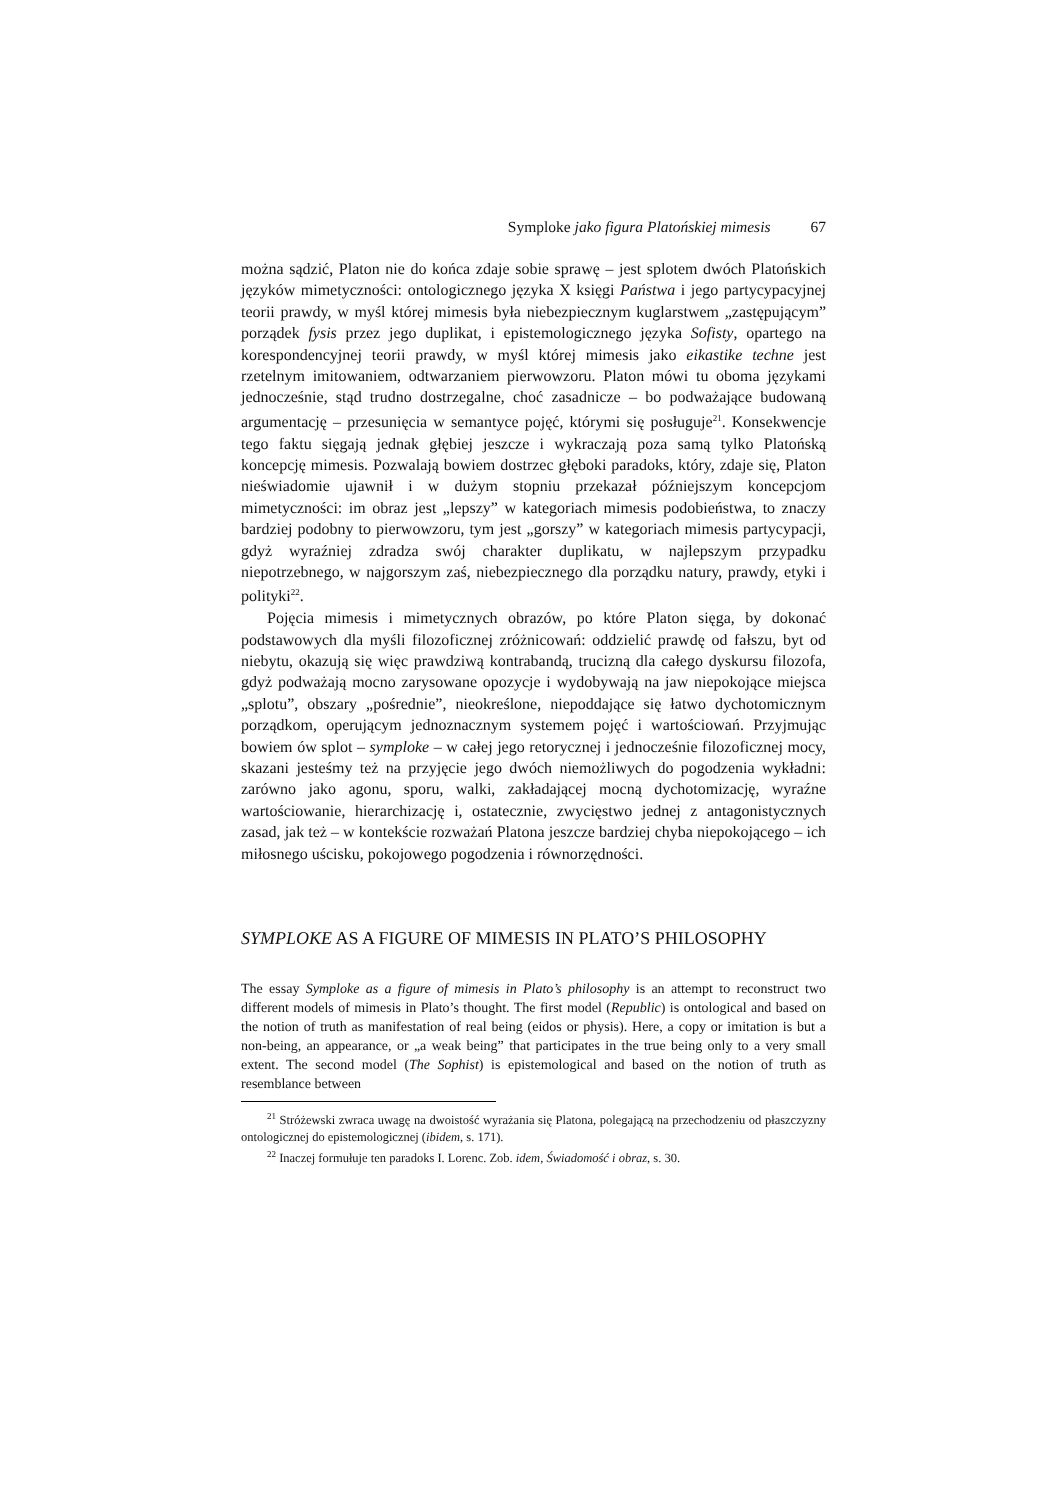Symploke jako figura Platońskiej mimesis 67
można sądzić, Platon nie do końca zdaje sobie sprawę – jest splotem dwóch Platońskich języków mimetyczności: ontologicznego języka X księgi Państwa i jego partycypacyjnej teorii prawdy, w myśl której mimesis była niebezpiecznym kuglarstwem „zastępującym” porządek fysis przez jego duplikat, i epistemologicznego języka Sofisty, opartego na korespondencyjnej teorii prawdy, w myśl której mimesis jako eikastike techne jest rzetelnym imitowaniem, odtwarzaniem pierwowzoru. Platon mówi tu oboma językami jednocześnie, stąd trudno dostrzegalne, choć zasadnicze – bo podważające budowaną argumentację – przesunięcia w semantyce pojęć, którymi się posługuje<sup>21</sup>. Konsekwencje tego faktu sięgają jednak głębiej jeszcze i wykraczają poza samą tylko Platońską koncepcję mimesis. Pozwalają bowiem dostrzec głęboki paradoks, który, zdaje się, Platon nieświadomie ujawnił i w dużym stopniu przekazał późniejszym koncepcjom mimetyczności: im obraz jest „lepszy” w kategoriach mimesis podobieństwa, to znaczy bardziej podobny to pierwowzoru, tym jest „gorszy” w kategoriach mimesis partycypacji, gdyż wyraźniej zdradza swój charakter duplikatu, w najlepszym przypadku niepotrzebnego, w najgorszym zaś, niebezpiecznego dla porządku natury, prawdy, etyki i polityki<sup>22</sup>.
Pojęcia mimesis i mimetycznych obrazów, po które Platon sięga, by dokonać podstawowych dla myśli filozoficznej zróżnicowań: oddzielić prawdę od fałszu, byt od niebytu, okazują się więc prawdziwą kontrabandą, trucizną dla całego dyskursu filozofa, gdyż podważają mocno zarysowane opozycje i wydobywają na jaw niepokojące miejsca „splotu”, obszary „pośrednie”, nieokreślone, niepoddające się łatwo dychotomicznym porządkom, operującym jednoznacznym systemem pojęć i wartościowań. Przyjmując bowiem ów splot – symploke – w całej jego retorycznej i jednocześnie filozoficznej mocy, skazani jesteśmy też na przyjęcie jego dwóch niemożliwych do pogodzenia wykładni: zarówno jako agonu, sporu, walki, zakładającej mocną dychotomizację, wyraźne wartościowanie, hierarchizację i, ostatecznie, zwycięstwo jednej z antagonistycznych zasad, jak też – w kontekście rozważań Platona jeszcze bardziej chyba niepokojącego – ich miłosnego uścisku, pokojowego pogodzenia i równorzędności.
SYMPLOKE AS A FIGURE OF MIMESIS IN PLATO’S PHILOSOPHY
The essay Symploke as a figure of mimesis in Plato’s philosophy is an attempt to reconstruct two different models of mimesis in Plato’s thought. The first model (Republic) is ontological and based on the notion of truth as manifestation of real being (eidos or physis). Here, a copy or imitation is but a non-being, an appearance, or „a weak being” that participates in the true being only to a very small extent. The second model (The Sophist) is epistemological and based on the notion of truth as resemblance between
<sup>21</sup> Stróżewski zwraca uwagę na dwoistość wyrażania się Platona, polegającą na przechodzeniu od płaszczyzny ontologicznej do epistemologicznej (ibidem, s. 171).
<sup>22</sup> Inaczej formułuje ten paradoks I. Lorenc. Zob. idem, Świadomość i obraz, s. 30.